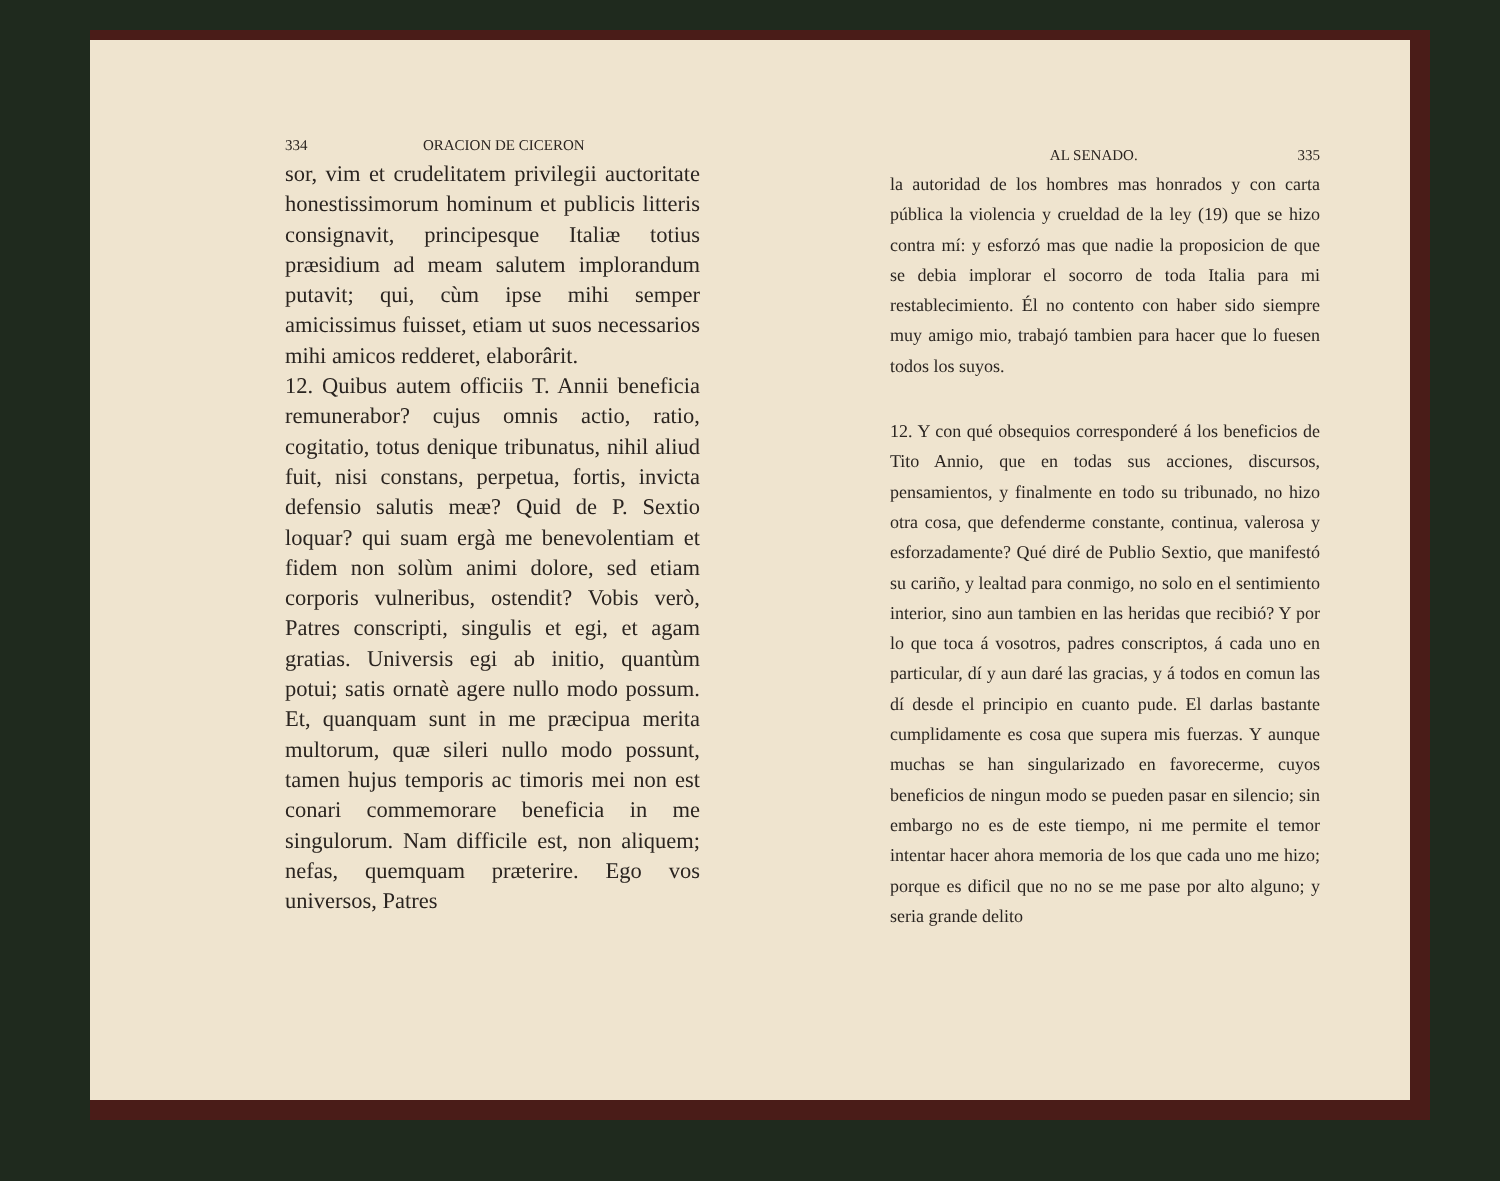334 ORACION DE CICERON
sor, vim et crudelitatem privilegii aucto­ritate honestissimorum hominum et publicis litteris consignavit, principesque Italiæ totius præsidium ad meam salutem implo­randum putavit; qui, cùm ipse mihi sem­per amicissimus fuisset, etiam ut suos ne­cessarios mihi amicos redderet, elaborâ­rit.
12. Quibus autem officiis T. Annii be­neficia remunerabor? cujus omnis actio, ratio, cogitatio, totus denique tribunatus, nihil aliud fuit, nisi constans, perpetua, fortis, invicta defensio salutis meæ? Quid de P. Sextio loquar? qui suam ergà me benevolentiam et fidem non solùm animi dolore, sed etiam corporis vulneribus, os­tendit? Vobis verò, Patres conscripti, sin­gulis et egi, et agam gratias. Universis egi ab initio, quantùm potui; satis ornatè age­re nullo modo possum. Et, quanquam sunt in me præcipua merita multorum, quæ si­leri nullo modo possunt, tamen hujus tem­poris ac timoris mei non est conari com­memorare beneficia in me singulorum. Nam difficile est, non aliquem; nefas, quem­quam præterire. Ego vos universos, Patres
AL SENADO. 335
la autoridad de los hombres mas honrados y con carta pública la violencia y crueldad de la ley (19) que se hizo contra mí: y esforzó mas que nadie la proposicion de que se debia implorar el socorro de toda Italia pa­ra mi restablecimiento. Él no contento con haber sido siempre muy amigo mio, trabajó tambien para hacer que lo fuesen todos los suyos.
12. Y con qué obsequios corresponderé á los bene­ficios de Tito Annio, que en todas sus acciones, dis­cursos, pensamientos, y finalmente en todo su tribu­nado, no hizo otra cosa, que defenderme constante, continua, valerosa y esforzadamente? Qué diré de Pu­blio Sextio, que manifestó su cariño, y lealtad para conmigo, no solo en el sentimiento interior, sino aun tambien en las heridas que recibió? Y por lo que toca á vosotros, padres conscriptos, á cada uno en particu­lar, dí y aun daré las gracias, y á todos en comun las dí desde el principio en cuanto pude. El darlas bastante cumplidamente es cosa que supera mis fuer­zas. Y aunque muchas se han singularizado en favo­recerme, cuyos beneficios de ningun modo se pueden pasar en silencio; sin embargo no es de este tiempo, ni me permite el temor intentar hacer ahora memoria de los que cada uno me hizo; porque es dificil que no no se me pase por alto alguno; y seria grande delito